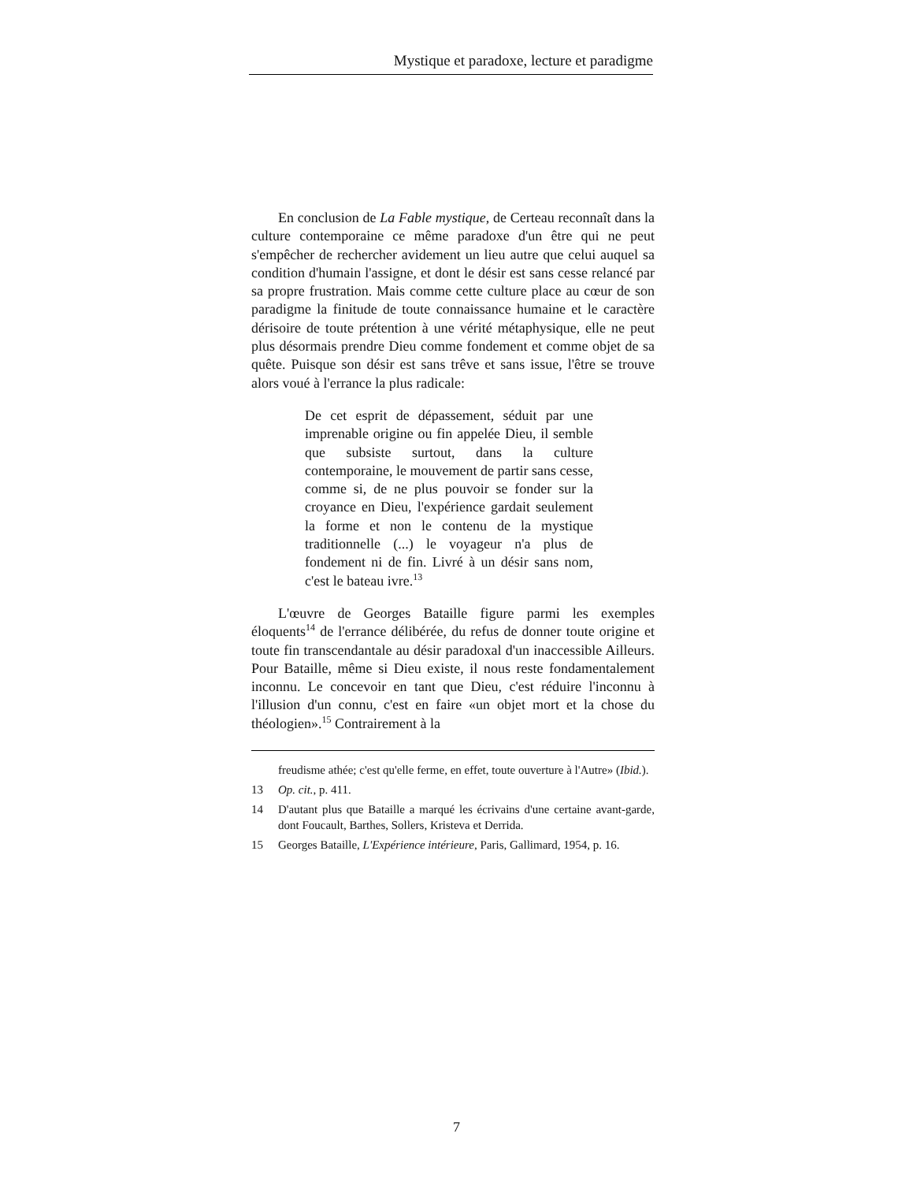Mystique et paradoxe, lecture et paradigme
En conclusion de La Fable mystique, de Certeau reconnaît dans la culture contemporaine ce même paradoxe d'un être qui ne peut s'empêcher de rechercher avidement un lieu autre que celui auquel sa condition d'humain l'assigne, et dont le désir est sans cesse relancé par sa propre frustration. Mais comme cette culture place au cœur de son paradigme la finitude de toute connaissance humaine et le caractère dérisoire de toute prétention à une vérité métaphysique, elle ne peut plus désormais prendre Dieu comme fondement et comme objet de sa quête. Puisque son désir est sans trêve et sans issue, l'être se trouve alors voué à l'errance la plus radicale:
De cet esprit de dépassement, séduit par une imprenable origine ou fin appelée Dieu, il semble que subsiste surtout, dans la culture contemporaine, le mouvement de partir sans cesse, comme si, de ne plus pouvoir se fonder sur la croyance en Dieu, l'expérience gardait seulement la forme et non le contenu de la mystique traditionnelle (...) le voyageur n'a plus de fondement ni de fin. Livré à un désir sans nom, c'est le bateau ivre.<sup>13</sup>
L'œuvre de Georges Bataille figure parmi les exemples éloquents<sup>14</sup> de l'errance délibérée, du refus de donner toute origine et toute fin transcendantale au désir paradoxal d'un inaccessible Ailleurs. Pour Bataille, même si Dieu existe, il nous reste fondamentalement inconnu. Le concevoir en tant que Dieu, c'est réduire l'inconnu à l'illusion d'un connu, c'est en faire «un objet mort et la chose du théologien».<sup>15</sup> Contrairement à la
freudisme athée; c'est qu'elle ferme, en effet, toute ouverture à l'Autre» (Ibid.).
13 Op. cit., p. 411.
14 D'autant plus que Bataille a marqué les écrivains d'une certaine avant-garde, dont Foucault, Barthes, Sollers, Kristeva et Derrida.
15 Georges Bataille, L'Expérience intérieure, Paris, Gallimard, 1954, p. 16.
7